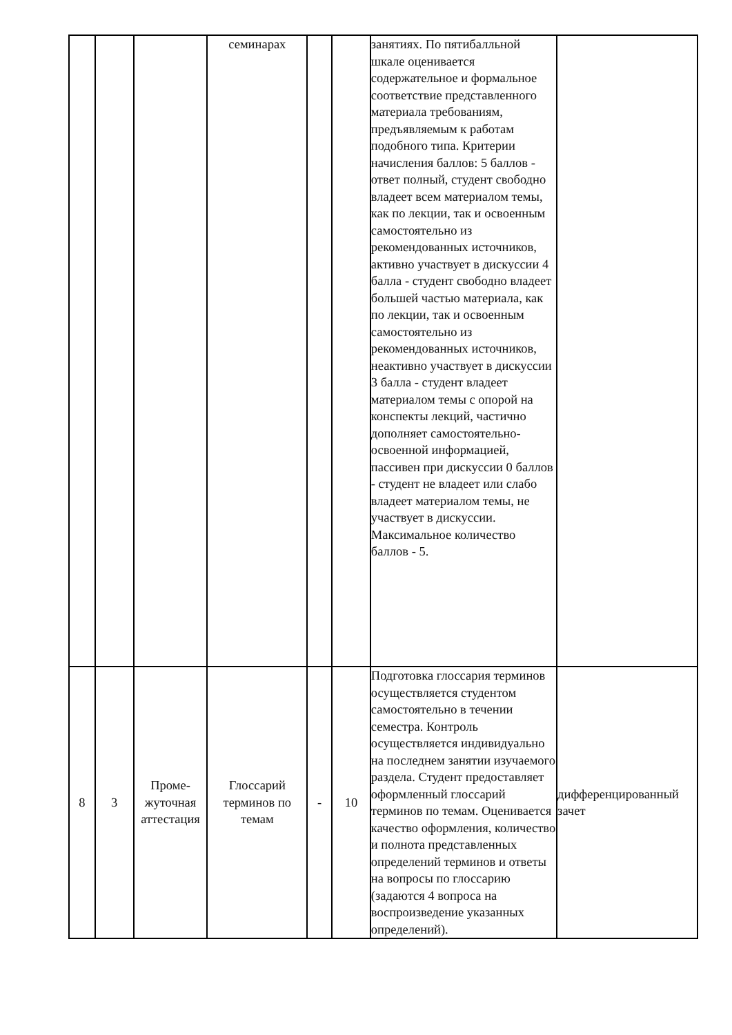| | | | семинарах | | | занятиях. По пятибалльной шкале оценивается содержательное и формальное соответствие представленного материала требованиям, предъявляемым к работам подобного типа. Критерии начисления баллов: 5 баллов - ответ полный, студент свободно владеет всем материалом темы, как по лекции, так и освоенным самостоятельно из рекомендованных источников, активно участвует в дискуссии 4 балла - студент свободно владеет большей частью материала, как по лекции, так и освоенным самостоятельно из рекомендованных источников, неактивно участвует в дискуссии 3 балла - студент владеет материалом темы с опорой на конспекты лекций, частично дополняет самостоятельно-освоенной информацией, пассивен при дискуссии 0 баллов - студент не владеет или слабо владеет материалом темы, не участвует в дискуссии. Максимальное количество баллов - 5. | |
| 8 | 3 | Проме- жуточная аттестация | Глоссарий терминов по темам | - | 10 | Подготовка глоссария терминов осуществляется студентом самостоятельно в течении семестра. Контроль осуществляется индивидуально на последнем занятии изучаемого раздела. Студент предоставляет оформленный глоссарий терминов по темам. Оценивается качество оформления, количество и полнота представленных определений терминов и ответы на вопросы по глоссарию (задаются 4 вопроса на воспроизведение указанных определений). | дифференцированный зачет |